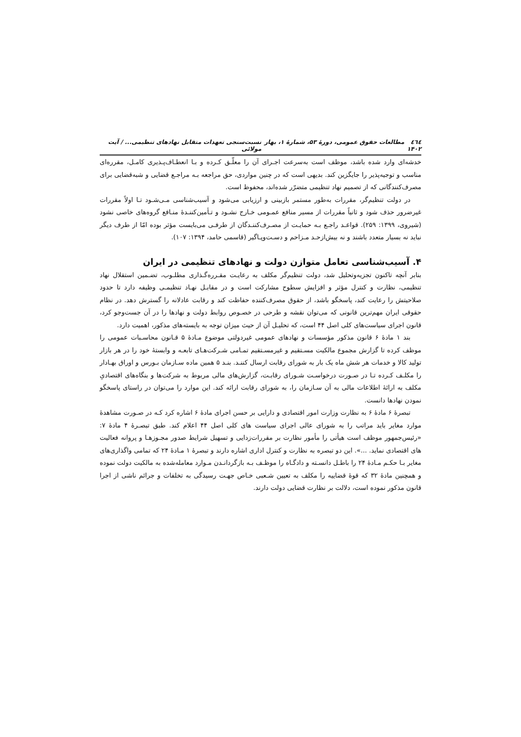٤٦٤ مطالعات حقوق عمومی، دورهٔ ۵۳، شمارهٔ ۱، بهار ۱۴۰۲ نسبت‌سنجی تعهدات متقابل نهادهای تنظیمی... / آیت مولائی
خدشه‌ای وارد شده باشد، موظف است به‌سرعت اجـرای آن را معلّـق کـرده و بـا انعطـاف‌پـذیری کامـل، مقرره‌ای مناسب و توجیه‌پذیر را جایگزین کند. بدیهی است که در چنین مواردی، حق مراجعه بـه مراجـع قضایی و شبه‌قضایی برای مصرف‌کنندگانی که از تصمیم نهاد تنظیمی متضرّر شده‌اند، محفوظ است.
در دولت تنظیم‌گر، مقررات به‌طور مستمر بازبینی و ارزیابی می‌شود و آسیب‌شناسی مـی‌شـود تـا اولاً مقررات غیرضرور حذف شود و ثانیاً مقررات از مسیر منافع عمـومی خـارج نشـود و تـأمین‌کننـدهٔ منـافع گروه‌های خاصی نشود (شیروی، ۱۳۹۹: ۲۵۹). قواعـد راجـع بـه حمایـت از مصـرف‌کننـدگان از طرفـی می‌بایست مؤثر بوده امّا از طرف دیگر نباید نه بسیار متعدد باشند و نه بیش‌ازحـد مـزاحم و دسـت‌وپـاگیر (قاسمی حامد، ۱۳۹۴: ۱۰۷).
۴. آسیب‌شناسی تعامل متوازن دولت و نهادهای تنظیمی در ایران
بنابر آنچه تاکنون تجزیه‌وتحلیل شد، دولت تنظیم‌گر مکلف به رعایـت مقـرره‌گـذاری مطلـوب، تضـمین استقلال نهاد تنظیمی، نظارت و کنترل مؤثر و افزایش سطوح مشارکت است و در مقابـل نهـاد تنظیمـی وظیفه دارد تا حدود صلاحیتش را رعایت کند، پاسخگو باشد، از حقوق مصرف‌کننده حفاظت کند و رقابت عادلانه را گسترش دهد. در نظام حقوقی ایران مهم‌ترین قانونی که می‌توان نقشه و طرحی در خصـوص روابط دولت و نهادها را در آن جست‌وجو کرد، قانون اجرای سیاست‌های کلی اصل ۴۴ است، که تحلیـل آن از حیث میزان توجه به بایسته‌های مذکور، اهمیت دارد.
بند ۱ مادهٔ ۶ قانون مذکور مؤسسات و نهادهای عمومی غیردولتی موضوع مـادهٔ ۵ قـانون محاسـبات عمومی را موظف کرده تا گزارش مجموع مالکیت مسـتقیم و غیرمسـتقیم تمـامی شـرکت‌هـای تابعـه و وابستهٔ خود را در هر بازار تولید کالا و خدمات هر شش ماه یک بار به شورای رقابت ارسال کننـد. بنـد ۵ همین ماده سـازمان بـورس و اوراق بهـادار را مکلـف کـرده تـا در صـورت درخواسـت شـورای رقابـت، گزارش‌های مالی مربوط به شرکت‌ها و بنگاه‌های اقتصادیِ مکلف به ارائهٔ اطلاعات مالی به آن سـازمان را، به شورای رقابت ارائه کند. این موارد را می‌توان در راستای پاسخگو نمودن نهادها دانست.
تبصرهٔ ۶ مادهٔ ۶ به نظارت وزارت امور اقتصادی و دارایی بر حسن اجرای مادهٔ ۶ اشاره کرد کـه در صـورت مشاهدهٔ موارد مغایر باید مراتب را به شورای عالی اجرای سیاست های کلی اصل ۴۴ اعلام کند. طبق تبصـرهٔ ۴ مادهٔ ۷: «رئیس‌جمهور موظف است هیأتی را مأمور نظارت بر مقررات‌زدایی و تسهیل شرایط صدور مجـوزهـا و پروانه فعالیت های اقتصادی نماید. ...». این دو تبصره به نظارت و کنترل اداری اشاره دارند و تبصرهٔ ۱ مـادهٔ ۲۴ که تمامی واگذاری‌های مغایر بـا حکـم مـادهٔ ۲۴ را باطـل دانسـته و دادگـاه را موظـف بـه بازگردانـدن مـوارد معامله‌شده به مالکیت دولت نموده و همچنین مادهٔ ۳۲ که قوهٔ قضاییه را مکلف به تعیین شـعبی خـاص جهـت رسیدگی به تخلفات و جرائم ناشی از اجرا قانون مذکور نموده است، دلالت بر نظارت قضایی دولت دارند.